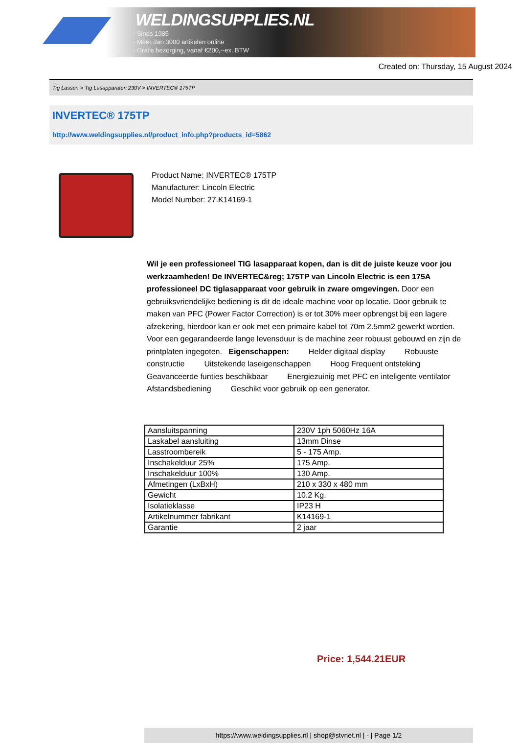WELDINGSUPPLIES.NL
- Sinds 1985
- Méér dan 3000 artikelen online
- Gratis bezorging, vanaf €200,--ex. BTW
Created on: Thursday, 15 August 2024
Tig Lassen > Tig Lasapparaten 230V > INVERTEC® 175TP
INVERTEC® 175TP
http://www.weldingsupplies.nl/product_info.php?products_id=5862
Product Name: INVERTEC® 175TP
Manufacturer: Lincoln Electric
Model Number: 27.K14169-1
Wil je een professioneel TIG lasapparaat kopen, dan is dit de juiste keuze voor jou werkzaamheden! De INVERTEC&reg; 175TP van Lincoln Electric is een 175A professioneel DC tiglasapparaat voor gebruik in zware omgevingen. Door een gebruiksvriendelijke bediening is dit de ideale machine voor op locatie. Door gebruik te maken van PFC (Power Factor Correction) is er tot 30% meer opbrengst bij een lagere afzekering, hierdoor kan er ook met een primaire kabel tot 70m 2.5mm2 gewerkt worden. Voor een gegarandeerde lange levensduur is de machine zeer robuust gebouwd en zijn de printplaten ingegoten. Eigenschappen: Helder digitaal display Robuuste constructie Uitstekende laseigenschappen Hoog Frequent ontsteking Geavanceerde funties beschikbaar Energiezuinig met PFC en inteligente ventilator Afstandsbediening Geschikt voor gebruik op een generator.
| Aansluitspanning | 230V 1ph 5060Hz 16A |
| Laskabel aansluiting | 13mm Dinse |
| Lasstroombereik | 5 - 175 Amp. |
| Inschakelduur 25% | 175 Amp. |
| Inschakelduur 100% | 130 Amp. |
| Afmetingen (LxBxH) | 210 x 330 x 480 mm |
| Gewicht | 10.2 Kg. |
| Isolatieklasse | IP23 H |
| Artikelnummer fabrikant | K14169-1 |
| Garantie | 2 jaar |
Price: 1,544.21EUR
https://www.weldingsupplies.nl | shop@stvnet.nl | - | Page 1/2